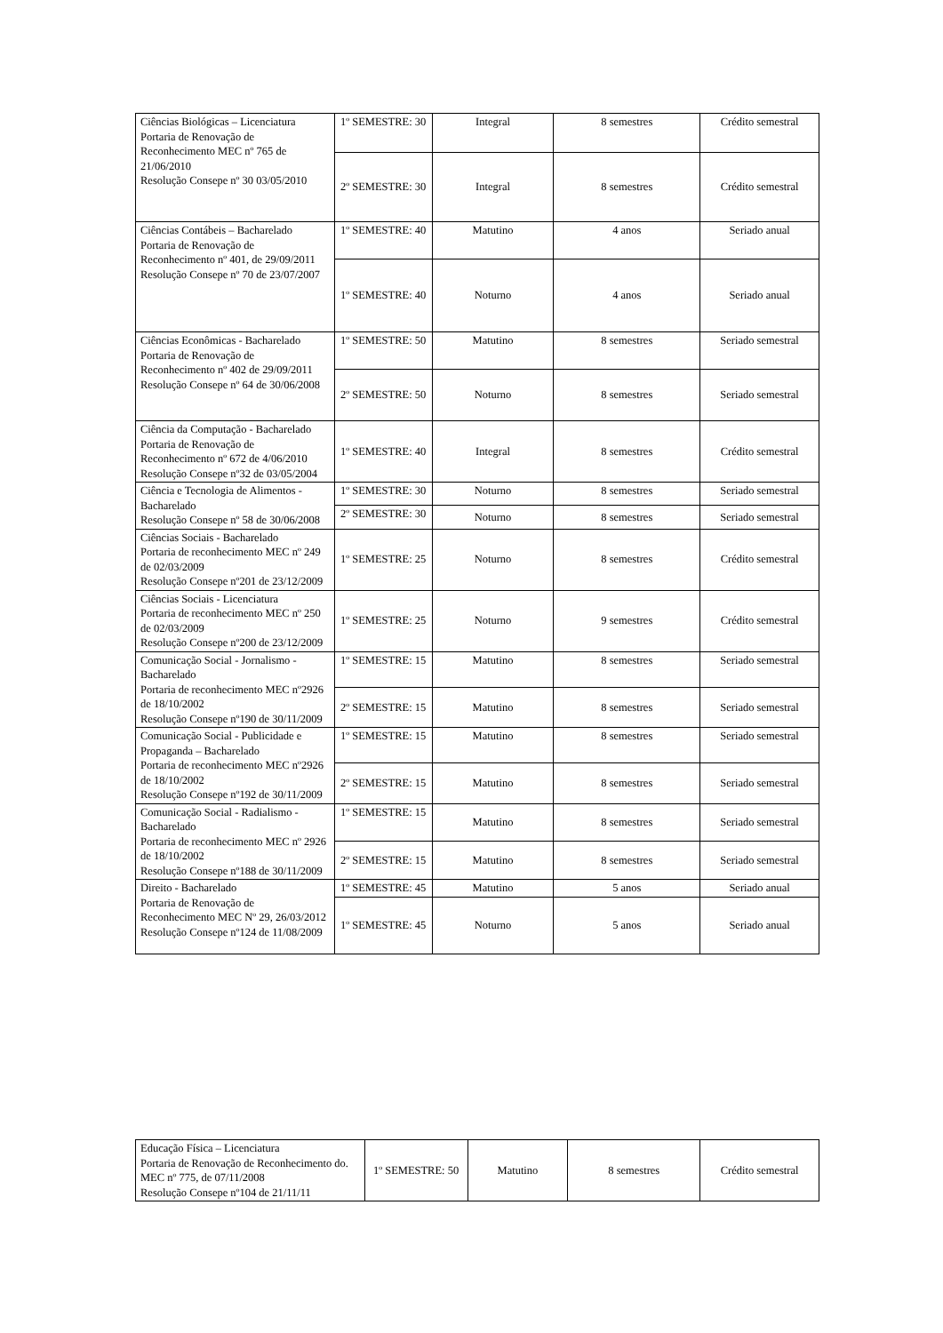| Ciências Biológicas – Licenciatura Portaria de Renovação de Reconhecimento MEC nº 765 de 21/06/2010 Resolução Consepe nº 30 03/05/2010 | 1º SEMESTRE: 30 | Integral | 8 semestres | Crédito semestral |
| | 2º SEMESTRE: 30 | Integral | 8 semestres | Crédito semestral |
| Ciências Contábeis – Bacharelado Portaria de Renovação de Reconhecimento nº 401, de 29/09/2011 Resolução Consepe nº 70 de 23/07/2007 | 1º SEMESTRE: 40 | Matutino | 4 anos | Seriado anual |
| | 1º SEMESTRE: 40 | Noturno | 4 anos | Seriado anual |
| Ciências Econômicas - Bacharelado Portaria de Renovação de Reconhecimento nº 402 de 29/09/2011 Resolução Consepe nº 64 de 30/06/2008 | 1º SEMESTRE: 50 | Matutino | 8 semestres | Seriado semestral |
| | 2º SEMESTRE: 50 | Noturno | 8 semestres | Seriado semestral |
| Ciência da Computação - Bacharelado Portaria de Renovação de Reconhecimento nº 672 de 4/06/2010 Resolução Consepe nº32 de 03/05/2004 | 1º SEMESTRE: 40 | Integral | 8 semestres | Crédito semestral |
| Ciência e Tecnologia de Alimentos - Bacharelado Resolução Consepe nº 58 de 30/06/2008 | 1º SEMESTRE: 30 | Noturno | 8 semestres | Seriado semestral |
| | 2º SEMESTRE: 30 | Noturno | 8 semestres | Seriado semestral |
| Ciências Sociais - Bacharelado Portaria de reconhecimento MEC nº 249 de 02/03/2009 Resolução Consepe nº201 de 23/12/2009 | 1º SEMESTRE: 25 | Noturno | 8 semestres | Crédito semestral |
| Ciências Sociais - Licenciatura Portaria de reconhecimento MEC nº 250 de 02/03/2009 Resolução Consepe nº200 de 23/12/2009 | 1º SEMESTRE: 25 | Noturno | 9 semestres | Crédito semestral |
| Comunicação Social - Jornalismo - Bacharelado Portaria de reconhecimento MEC nº2926 de 18/10/2002 Resolução Consepe nº190 de 30/11/2009 | 1º SEMESTRE: 15 | Matutino | 8 semestres | Seriado semestral |
| | 2º SEMESTRE: 15 | Matutino | 8 semestres | Seriado semestral |
| Comunicação Social - Publicidade e Propaganda – Bacharelado Portaria de reconhecimento MEC nº2926 de 18/10/2002 Resolução Consepe nº192 de 30/11/2009 | 1º SEMESTRE: 15 | Matutino | 8 semestres | Seriado semestral |
| | 2º SEMESTRE: 15 | Matutino | 8 semestres | Seriado semestral |
| Comunicação Social - Radialismo - Bacharelado Portaria de reconhecimento MEC nº 2926 de 18/10/2002 Resolução Consepe nº188 de 30/11/2009 | 1º SEMESTRE: 15 | Matutino | 8 semestres | Seriado semestral |
| | 2º SEMESTRE: 15 | Matutino | 8 semestres | Seriado semestral |
| Direito - Bacharelado Portaria de Renovação de Reconhecimento MEC Nº 29, 26/03/2012 Resolução Consepe nº124 de 11/08/2009 | 1º SEMESTRE: 45 | Matutino | 5 anos | Seriado anual |
| | 1º SEMESTRE: 45 | Noturno | 5 anos | Seriado anual |
| Educação Física – Licenciatura Portaria de Renovação de Reconhecimento do. MEC nº 775, de 07/11/2008 Resolução Consepe nº104 de 21/11/11 | 1º SEMESTRE: 50 | Matutino | 8 semestres | Crédito semestral |